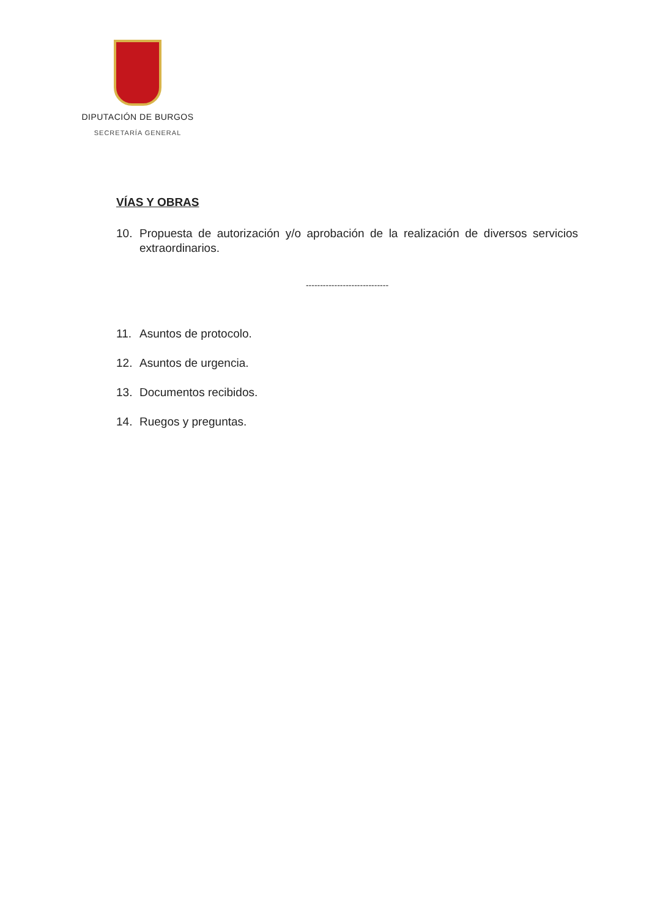DIPUTACIÓN DE BURGOS
SECRETARÍA GENERAL
VÍAS Y OBRAS
10. Propuesta de autorización y/o aprobación de la realización de diversos servicios extraordinarios.
-----------------------------
11. Asuntos de protocolo.
12. Asuntos de urgencia.
13. Documentos recibidos.
14. Ruegos y preguntas.